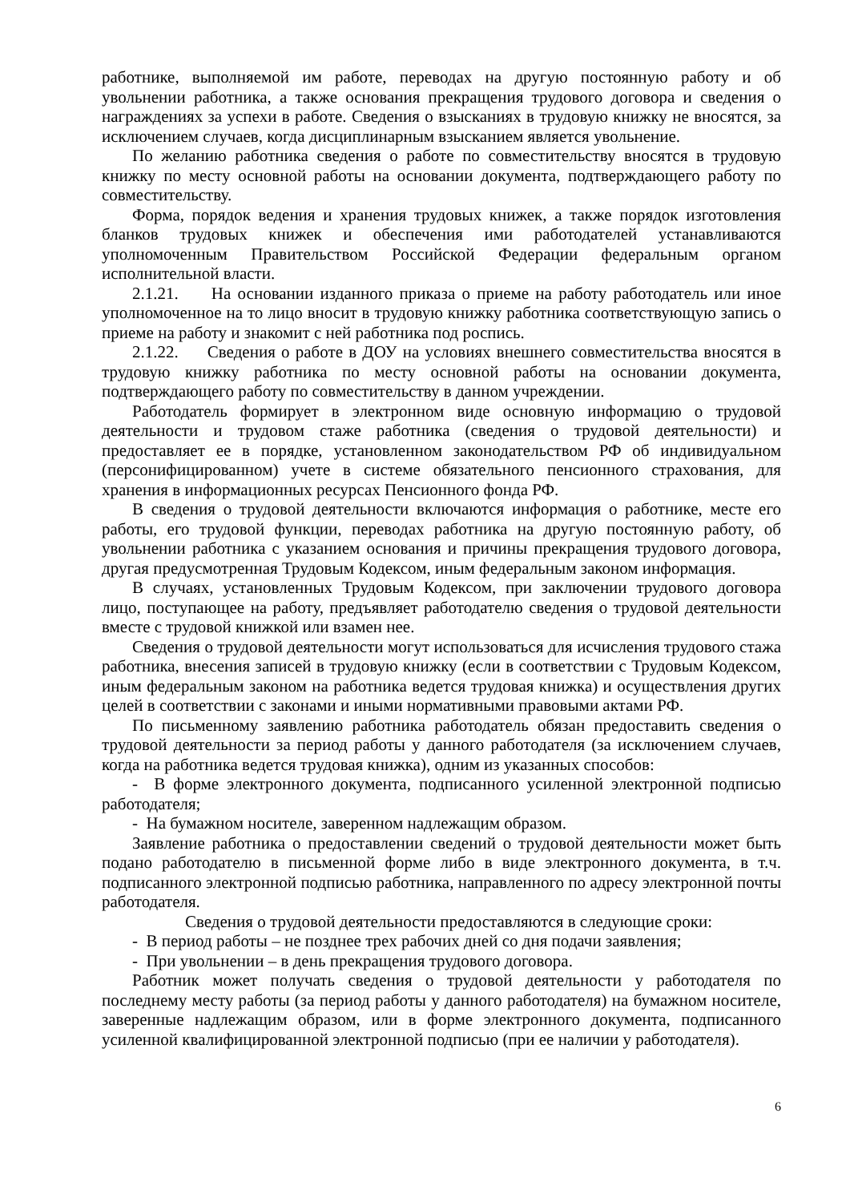работнике, выполняемой им работе, переводах на другую постоянную работу и об увольнении работника, а также основания прекращения трудового договора и сведения о награждениях за успехи в работе. Сведения о взысканиях в трудовую книжку не вносятся, за исключением случаев, когда дисциплинарным взысканием является увольнение.
По желанию работника сведения о работе по совместительству вносятся в трудовую книжку по месту основной работы на основании документа, подтверждающего работу по совместительству.
Форма, порядок ведения и хранения трудовых книжек, а также порядок изготовления бланков трудовых книжек и обеспечения ими работодателей устанавливаются уполномоченным Правительством Российской Федерации федеральным органом исполнительной власти.
2.1.21. На основании изданного приказа о приеме на работу работодатель или иное уполномоченное на то лицо вносит в трудовую книжку работника соответствующую запись о приеме на работу и знакомит с ней работника под роспись.
2.1.22. Сведения о работе в ДОУ на условиях внешнего совместительства вносятся в трудовую книжку работника по месту основной работы на основании документа, подтверждающего работу по совместительству в данном учреждении.
Работодатель формирует в электронном виде основную информацию о трудовой деятельности и трудовом стаже работника (сведения о трудовой деятельности) и предоставляет ее в порядке, установленном законодательством РФ об индивидуальном (персонифицированном) учете в системе обязательного пенсионного страхования, для хранения в информационных ресурсах Пенсионного фонда РФ.
В сведения о трудовой деятельности включаются информация о работнике, месте его работы, его трудовой функции, переводах работника на другую постоянную работу, об увольнении работника с указанием основания и причины прекращения трудового договора, другая предусмотренная Трудовым Кодексом, иным федеральным законом информация.
В случаях, установленных Трудовым Кодексом, при заключении трудового договора лицо, поступающее на работу, предъявляет работодателю сведения о трудовой деятельности вместе с трудовой книжкой или взамен нее.
Сведения о трудовой деятельности могут использоваться для исчисления трудового стажа работника, внесения записей в трудовую книжку (если в соответствии с Трудовым Кодексом, иным федеральным законом на работника ведется трудовая книжка) и осуществления других целей в соответствии с законами и иными нормативными правовыми актами РФ.
По письменному заявлению работника работодатель обязан предоставить сведения о трудовой деятельности за период работы у данного работодателя (за исключением случаев, когда на работника ведется трудовая книжка), одним из указанных способов:
- В форме электронного документа, подписанного усиленной электронной подписью работодателя;
- На бумажном носителе, заверенном надлежащим образом.
Заявление работника о предоставлении сведений о трудовой деятельности может быть подано работодателю в письменной форме либо в виде электронного документа, в т.ч. подписанного электронной подписью работника, направленного по адресу электронной почты работодателя.
Сведения о трудовой деятельности предоставляются в следующие сроки:
- В период работы – не позднее трех рабочих дней со дня подачи заявления;
- При увольнении – в день прекращения трудового договора.
Работник может получать сведения о трудовой деятельности у работодателя по последнему месту работы (за период работы у данного работодателя) на бумажном носителе, заверенные надлежащим образом, или в форме электронного документа, подписанного усиленной квалифицированной электронной подписью (при ее наличии у работодателя).
6